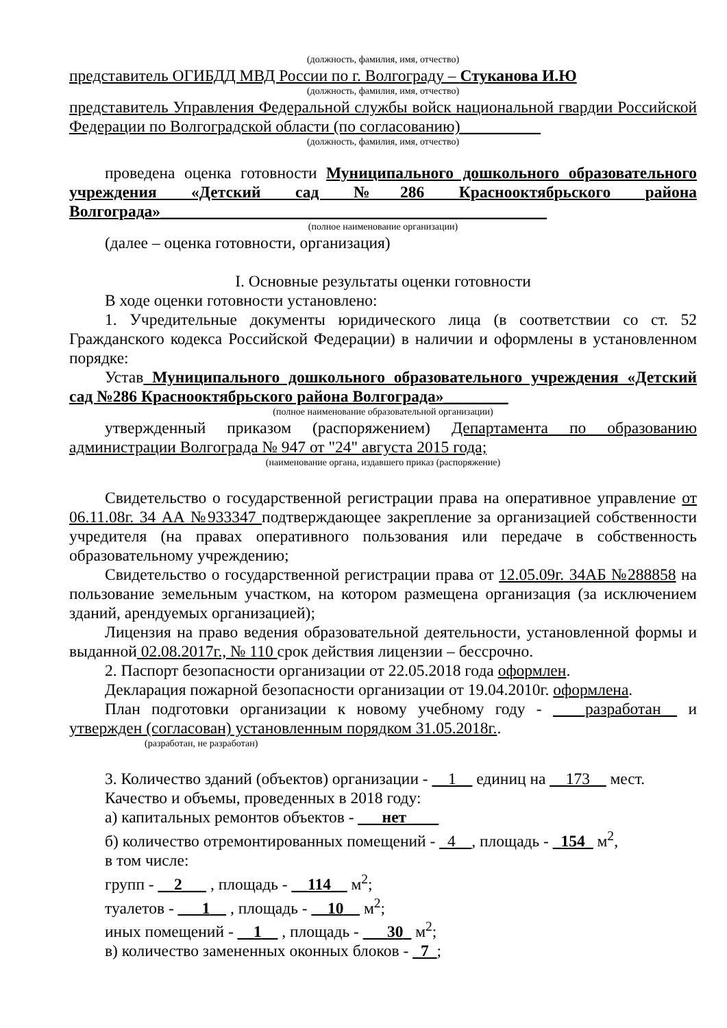(должность, фамилия, имя, отчество)
представитель ОГИБДД МВД России по г. Волгограду – Стуканова И.Ю
(должность, фамилия, имя, отчество)
представитель Управления Федеральной службы войск национальной гвардии Российской Федерации по Волгоградской области (по согласованию)__________
(должность, фамилия, имя, отчество)
проведена оценка готовности Муниципального дошкольного образовательного учреждения «Детский сад №286 Краснооктябрьского района Волгограда»________________________________________________
(полное наименование организации)
(далее – оценка готовности, организация)
I. Основные результаты оценки готовности
В ходе оценки готовности установлено:
1. Учредительные документы юридического лица (в соответствии со ст. 52 Гражданского кодекса Российской Федерации) в наличии и оформлены в установленном порядке:
Устав Муниципального дошкольного образовательного учреждения «Детский сад №286 Краснооктябрьского района Волгограда»________
(полное наименование образовательной организации)
утвержденный приказом (распоряжением) Департамента по образованию администрации Волгограда № 947 от "24" августа 2015 года;
(наименование органа, издавшего приказ (распоряжение)
Свидетельство о государственной регистрации права на оперативное управление от 06.11.08г. 34 АА №933347 подтверждающее закрепление за организацией собственности учредителя (на правах оперативного пользования или передаче в собственность образовательному учреждению;
Свидетельство о государственной регистрации права от 12.05.09г. 34АБ №288858 на пользование земельным участком, на котором размещена организация (за исключением зданий, арендуемых организацией);
Лицензия на право ведения образовательной деятельности, установленной формы и выданной 02.08.2017г., № 110 срок действия лицензии – бессрочно.
2. Паспорт безопасности организации от 22.05.2018 года оформлен.
Декларация пожарной безопасности организации от 19.04.2010г. оформлена.
План подготовки организации к новому учебному году - ____разработан__ и утвержден (согласован) установленным порядком 31.05.2018г..
(разработан, не разработан)
3. Количество зданий (объектов) организации - __1__ единиц на __173__ мест.
Качество и объемы, проведенных в 2018 году:
а) капитальных ремонтов объектов - ___нет____
б) количество отремонтированных помещений - _4__, площадь - _154_ м<sup>2</sup>,
в том числе:
групп - __2___ , площадь - __114__ м<sup>2</sup>;
туалетов - ___1__ , площадь - __10__ м<sup>2</sup>;
иных помещений - __1__ , площадь - ___30_ м<sup>2</sup>;
в) количество замененных оконных блоков - _7_;